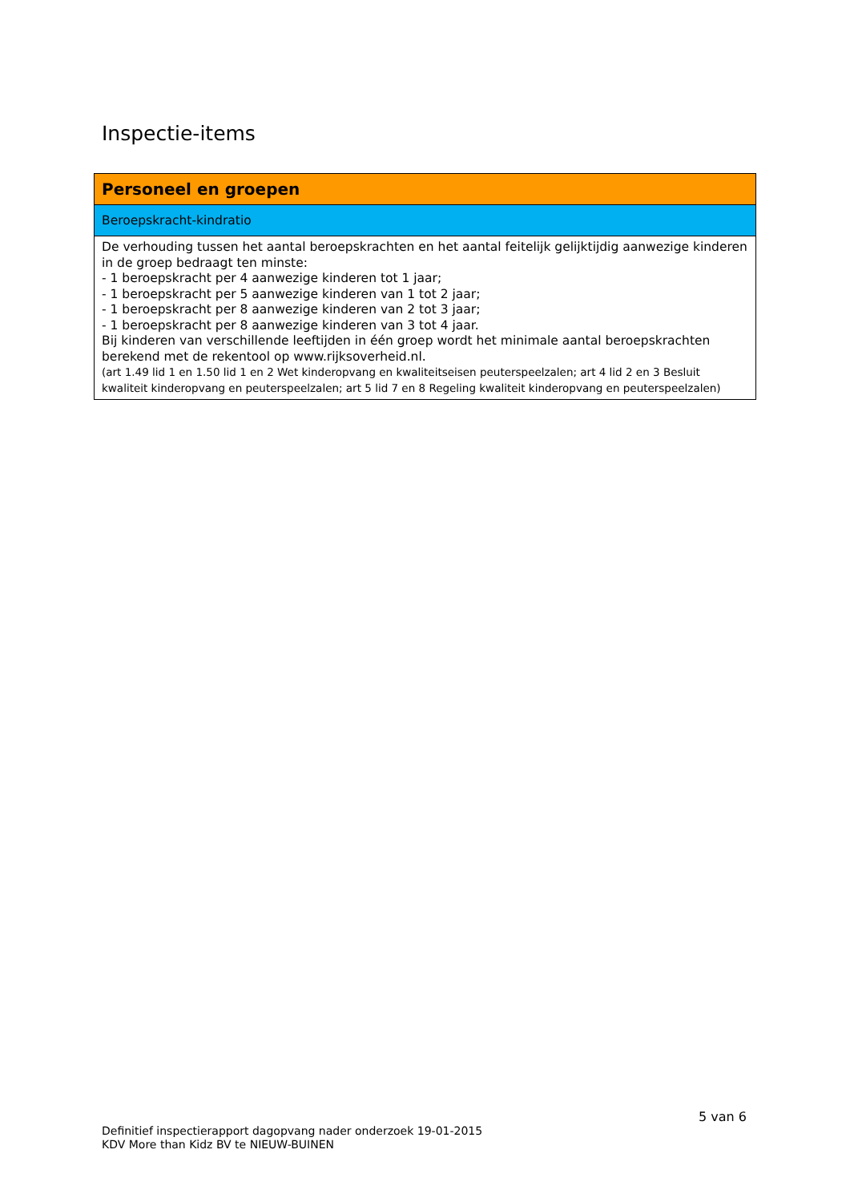Inspectie-items
| Personeel en groepen |
| Beroepskracht-kindratio |
| De verhouding tussen het aantal beroepskrachten en het aantal feitelijk gelijktijdig aanwezige kinderen in de groep bedraagt ten minste: - 1 beroepskracht per 4 aanwezige kinderen tot 1 jaar; - 1 beroepskracht per 5 aanwezige kinderen van 1 tot 2 jaar; - 1 beroepskracht per 8 aanwezige kinderen van 2 tot 3 jaar; - 1 beroepskracht per 8 aanwezige kinderen van 3 tot 4 jaar. Bij kinderen van verschillende leeftijden in één groep wordt het minimale aantal beroepskrachten berekend met de rekentool op www.rijksoverheid.nl. (art 1.49 lid 1 en 1.50 lid 1 en 2 Wet kinderopvang en kwaliteitseisen peuterspeelzalen; art 4 lid 2 en 3 Besluit kwaliteit kinderopvang en peuterspeelzalen; art 5 lid 7 en 8 Regeling kwaliteit kinderopvang en peuterspeelzalen) |
5 van 6
Definitief inspectierapport dagopvang nader onderzoek 19-01-2015
KDV More than Kidz BV te NIEUW-BUINEN